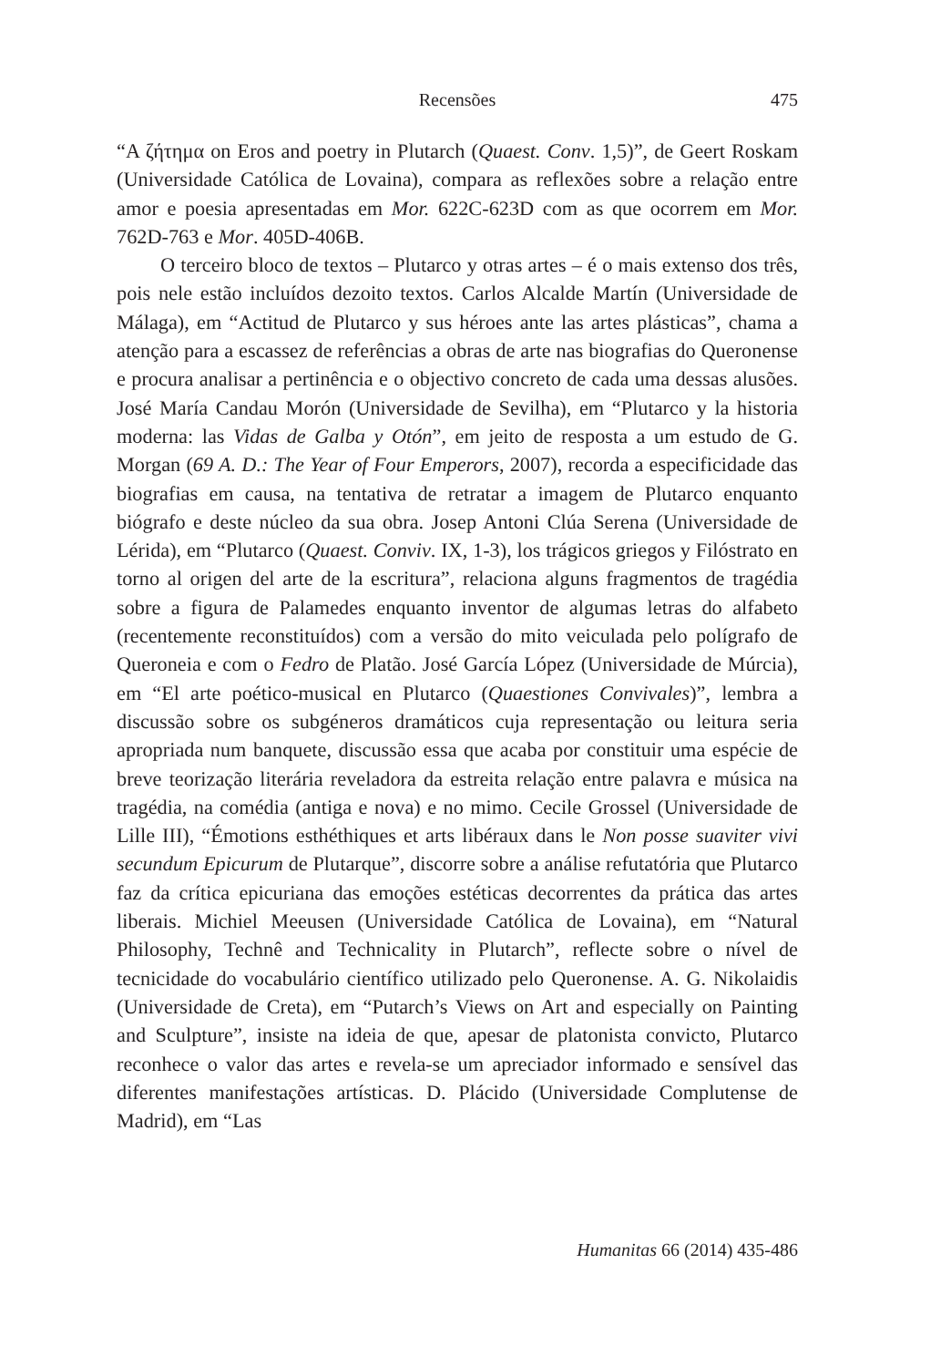Recensões
475
“A ζήτημα on Eros and poetry in Plutarch (Quaest. Conv. 1,5)”, de Geert Roskam (Universidade Católica de Lovaina), compara as reflexões sobre a relação entre amor e poesia apresentadas em Mor. 622C-623D com as que ocorrem em Mor. 762D-763 e Mor. 405D-406B.
O terceiro bloco de textos – Plutarco y otras artes – é o mais extenso dos três, pois nele estão incluídos dezoito textos. Carlos Alcalde Martín (Universidade de Málaga), em “Actitud de Plutarco y sus héroes ante las artes plásticas”, chama a atenção para a escassez de referências a obras de arte nas biografias do Queronense e procura analisar a pertinência e o objectivo concreto de cada uma dessas alusões. José María Candau Morón (Universidade de Sevilha), em “Plutarco y la historia moderna: las Vidas de Galba y Otón”, em jeito de resposta a um estudo de G. Morgan (69 A. D.: The Year of Four Emperors, 2007), recorda a especificidade das biografias em causa, na tentativa de retratar a imagem de Plutarco enquanto biógrafo e deste núcleo da sua obra. Josep Antoni Clúa Serena (Universidade de Lérida), em “Plutarco (Quaest. Conviv. IX, 1-3), los trágicos griegos y Filóstrato en torno al origen del arte de la escritura”, relaciona alguns fragmentos de tragédia sobre a figura de Palamedes enquanto inventor de algumas letras do alfabeto (recentemente reconstituídos) com a versão do mito veiculada pelo polígrafo de Queroneia e com o Fedro de Platão. José García López (Universidade de Múrcia), em “El arte poético-musical en Plutarco (Quaestiones Convivales)”, lembra a discussão sobre os subgéneros dramáticos cuja representação ou leitura seria apropriada num banquete, discussão essa que acaba por constituir uma espécie de breve teorização literária reveladora da estreita relação entre palavra e música na tragédia, na comédia (antiga e nova) e no mimo. Cecile Grossel (Universidade de Lille III), “Émotions esthéthiques et arts libéraux dans le Non posse suaviter vivi secundum Epicurum de Plutarque”, discorre sobre a análise refutatória que Plutarco faz da crítica epicuriana das emoções estéticas decorrentes da prática das artes liberais. Michiel Meeusen (Universidade Católica de Lovaina), em “Natural Philosophy, Technê and Technicality in Plutarch”, reflecte sobre o nível de tecnicidade do vocabulário científico utilizado pelo Queronense. A. G. Nikolaidis (Universidade de Creta), em “Putarch’s Views on Art and especially on Painting and Sculpture”, insiste na ideia de que, apesar de platonista convicto, Plutarco reconhece o valor das artes e revela-se um apreciador informado e sensível das diferentes manifestações artísticas. D. Plácido (Universidade Complutense de Madrid), em “Las
Humanitas 66 (2014) 435-486